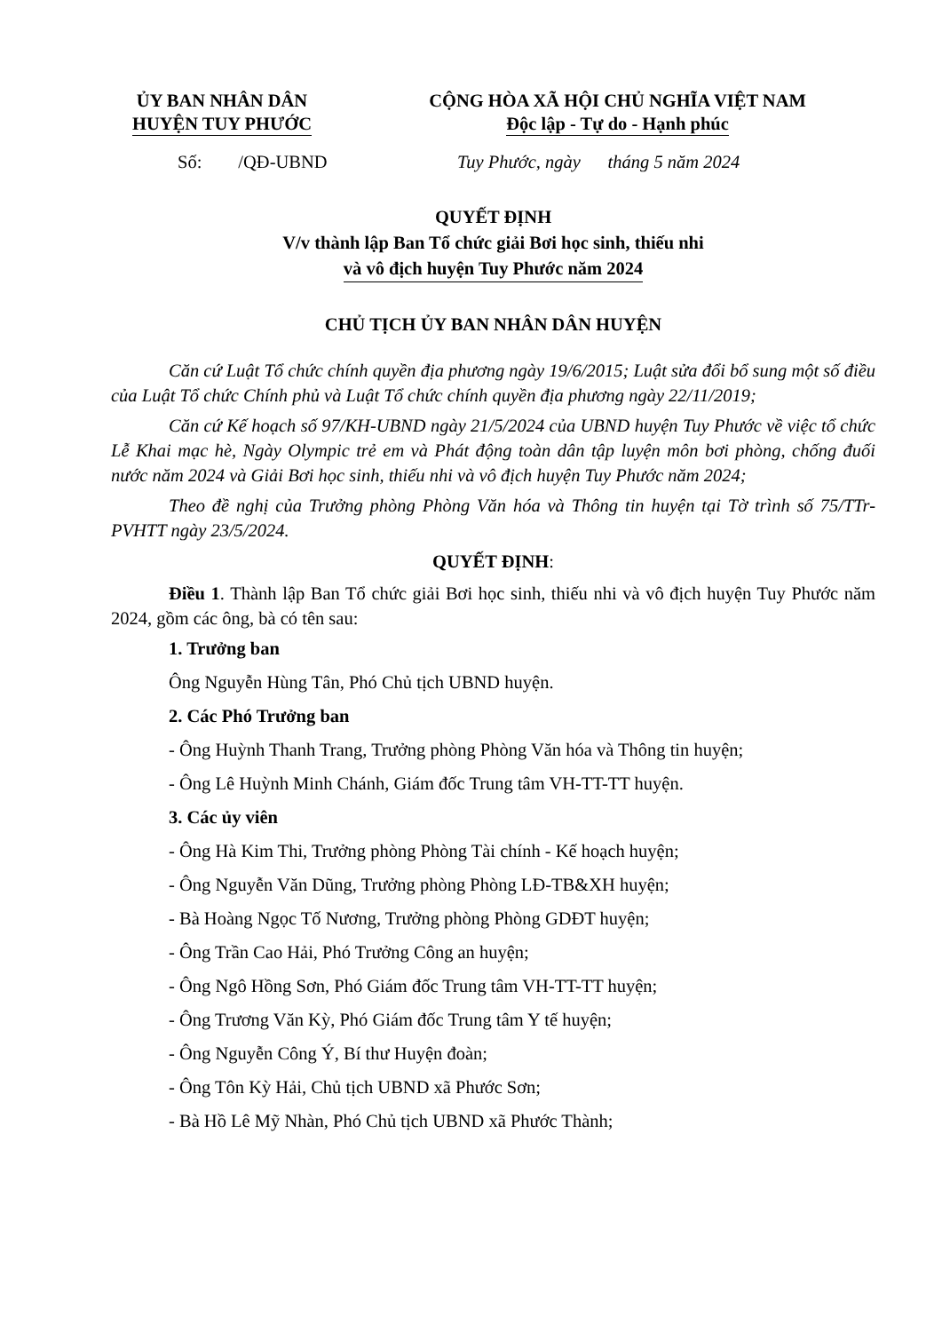ỦY BAN NHÂN DÂN
HUYỆN TUY PHƯỚC
CỘNG HÒA XÃ HỘI CHỦ NGHĨA VIỆT NAM
Độc lập - Tự do - Hạnh phúc
Số: /QĐ-UBND Tuy Phước, ngày tháng 5 năm 2024
QUYẾT ĐỊNH
V/v thành lập Ban Tổ chức giải Bơi học sinh, thiếu nhi
và vô địch huyện Tuy Phước năm 2024
CHỦ TỊCH ỦY BAN NHÂN DÂN HUYỆN
Căn cứ Luật Tổ chức chính quyền địa phương ngày 19/6/2015; Luật sửa đổi bổ sung một số điều của Luật Tổ chức Chính phủ và Luật Tổ chức chính quyền địa phương ngày 22/11/2019;
Căn cứ Kế hoạch số 97/KH-UBND ngày 21/5/2024 của UBND huyện Tuy Phước về việc tổ chức Lễ Khai mạc hè, Ngày Olympic trẻ em và Phát động toàn dân tập luyện môn bơi phòng, chống đuối nước năm 2024 và Giải Bơi học sinh, thiếu nhi và vô địch huyện Tuy Phước năm 2024;
Theo đề nghị của Trưởng phòng Phòng Văn hóa và Thông tin huyện tại Tờ trình số 75/TTr-PVHTT ngày 23/5/2024.
QUYẾT ĐỊNH:
Điều 1. Thành lập Ban Tổ chức giải Bơi học sinh, thiếu nhi và vô địch huyện Tuy Phước năm 2024, gồm các ông, bà có tên sau:
1. Trưởng ban
Ông Nguyễn Hùng Tân, Phó Chủ tịch UBND huyện.
2. Các Phó Trưởng ban
- Ông Huỳnh Thanh Trang, Trưởng phòng Phòng Văn hóa và Thông tin huyện;
- Ông Lê Huỳnh Minh Chánh, Giám đốc Trung tâm VH-TT-TT huyện.
3. Các ủy viên
- Ông Hà Kim Thi, Trưởng phòng Phòng Tài chính - Kế hoạch huyện;
- Ông Nguyễn Văn Dũng, Trưởng phòng Phòng LĐ-TB&XH huyện;
- Bà Hoàng Ngọc Tố Nương, Trưởng phòng Phòng GDĐT huyện;
- Ông Trần Cao Hải, Phó Trưởng Công an huyện;
- Ông Ngô Hồng Sơn, Phó Giám đốc Trung tâm VH-TT-TT huyện;
- Ông Trương Văn Kỳ, Phó Giám đốc Trung tâm Y tế huyện;
- Ông Nguyễn Công Ý, Bí thư Huyện đoàn;
- Ông Tôn Kỳ Hải, Chủ tịch UBND xã Phước Sơn;
- Bà Hồ Lê Mỹ Nhàn, Phó Chủ tịch UBND xã Phước Thành;